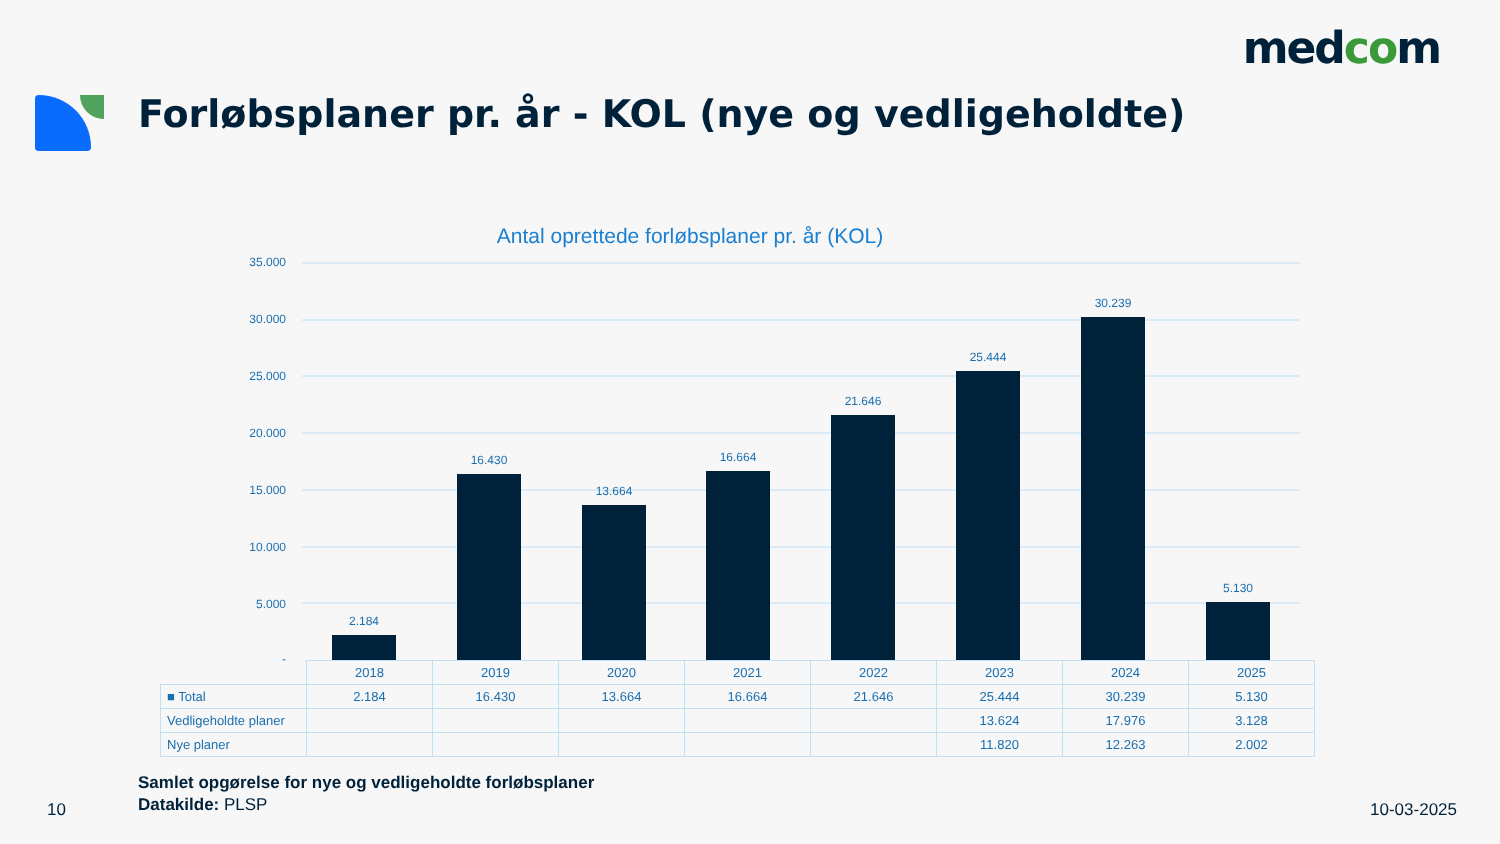medcom
Forløbsplaner pr. år - KOL (nye og vedligeholdte)
Antal oprettede forløbsplaner pr. år (KOL)
35.000
30.000
25.000
20.000
15.000
10.000
5.000
-
2.184
16.430
13.664
16.664
21.646
25.444
30.239
5.130
| | 2018 | 2019 | 2020 | 2021 | 2022 | 2023 | 2024 | 2025 |
| ■ Total | 2.184 | 16.430 | 13.664 | 16.664 | 21.646 | 25.444 | 30.239 | 5.130 |
| Vedligeholdte planer | | | | | | 13.624 | 17.976 | 3.128 |
| Nye planer | | | | | | 11.820 | 12.263 | 2.002 |
Samlet opgørelse for nye og vedligeholdte forløbsplaner
Datakilde: PLSP
10 10-03-2025